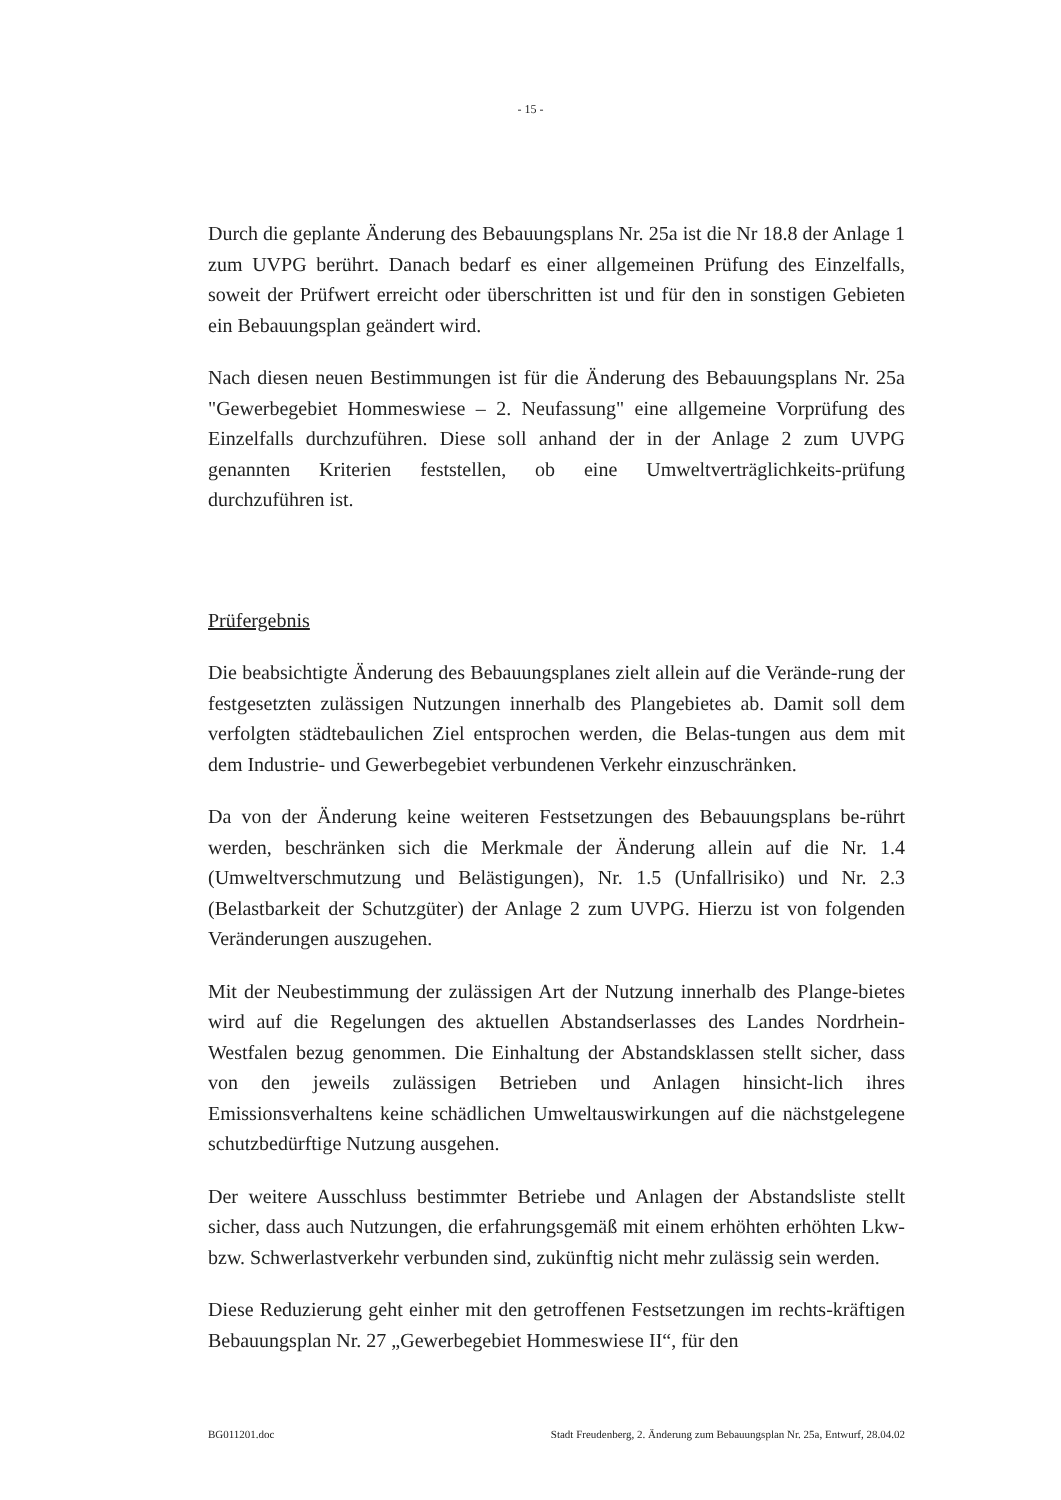- 15 -
Durch die geplante Änderung des Bebauungsplans Nr. 25a ist die Nr 18.8 der Anlage 1 zum UVPG berührt. Danach bedarf es einer allgemeinen Prüfung des Einzelfalls, soweit der Prüfwert erreicht oder überschritten ist und für den in sonstigen Gebieten ein Bebauungsplan geändert wird.
Nach diesen neuen Bestimmungen ist für die Änderung des Bebauungsplans Nr. 25a "Gewerbegebiet Hommeswiese – 2. Neufassung" eine allgemeine Vorprüfung des Einzelfalls durchzuführen. Diese soll anhand der in der Anlage 2 zum UVPG genannten Kriterien feststellen, ob eine Umweltverträglichkeits-prüfung durchzuführen ist.
Prüfergebnis
Die beabsichtigte Änderung des Bebauungsplanes zielt allein auf die Verände-rung der festgesetzten zulässigen Nutzungen innerhalb des Plangebietes ab. Damit soll dem verfolgten städtebaulichen Ziel entsprochen werden, die Belas-tungen aus dem mit dem Industrie- und Gewerbegebiet verbundenen Verkehr einzuschränken.
Da von der Änderung keine weiteren Festsetzungen des Bebauungsplans be-rührt werden, beschränken sich die Merkmale der Änderung allein auf die Nr. 1.4 (Umweltverschmutzung und Belästigungen), Nr. 1.5 (Unfallrisiko) und Nr. 2.3 (Belastbarkeit der Schutzgüter) der Anlage 2 zum UVPG. Hierzu ist von folgenden Veränderungen auszugehen.
Mit der Neubestimmung der zulässigen Art der Nutzung innerhalb des Plange-bietes wird auf die Regelungen des aktuellen Abstandserlasses des Landes Nordrhein-Westfalen bezug genommen. Die Einhaltung der Abstandsklassen stellt sicher, dass von den jeweils zulässigen Betrieben und Anlagen hinsicht-lich ihres Emissionsverhaltens keine schädlichen Umweltauswirkungen auf die nächstgelegene schutzbedürftige Nutzung ausgehen.
Der weitere Ausschluss bestimmter Betriebe und Anlagen der Abstandsliste stellt sicher, dass auch Nutzungen, die erfahrungsgemäß mit einem erhöhten erhöhten Lkw- bzw. Schwerlastverkehr verbunden sind, zukünftig nicht mehr zulässig sein werden.
Diese Reduzierung geht einher mit den getroffenen Festsetzungen im rechts-kräftigen Bebauungsplan Nr. 27 „Gewerbegebiet Hommeswiese II“, für den
BG011201.doc Stadt Freudenberg, 2. Änderung zum Bebauungsplan Nr. 25a, Entwurf, 28.04.02